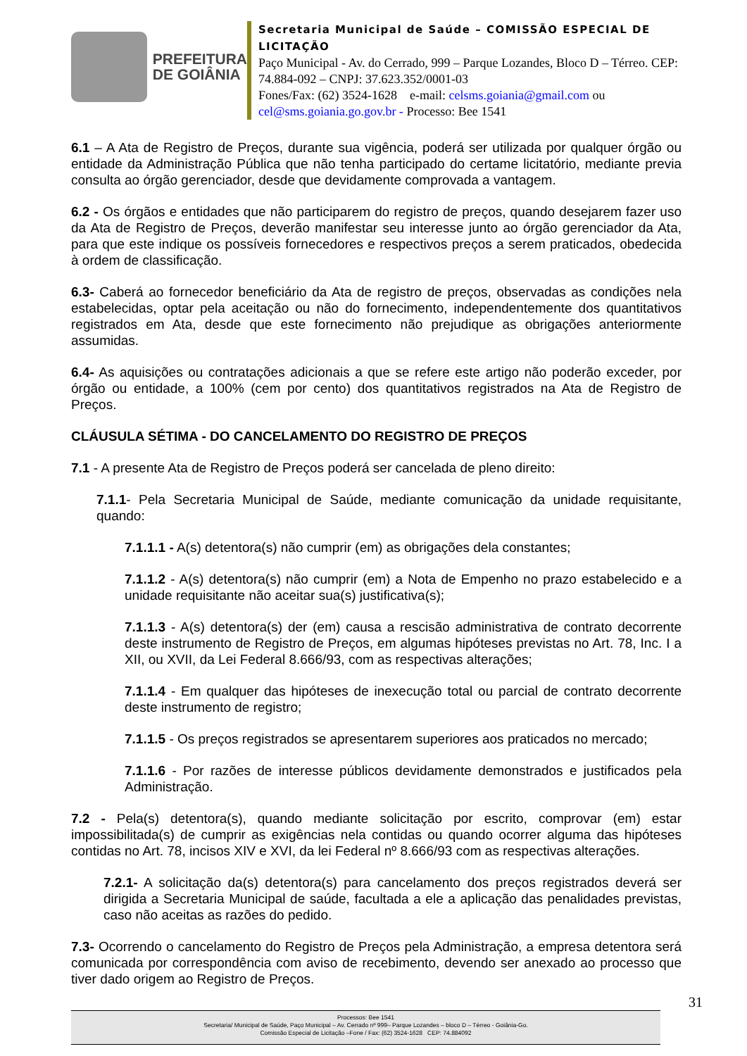PREFEITURA
DE GOIÂNIA
Secretaria Municipal de Saúde – COMISSÃO ESPECIAL DE LICITAÇÃO
Paço Municipal - Av. do Cerrado, 999 – Parque Lozandes, Bloco D – Térreo. CEP: 74.884-092 – CNPJ: 37.623.352/0001-03
Fones/Fax: (62) 3524-1628 e-mail: celsms.goiania@gmail.com ou cel@sms.goiania.go.gov.br - Processo: Bee 1541
6.1 – A Ata de Registro de Preços, durante sua vigência, poderá ser utilizada por qualquer órgão ou entidade da Administração Pública que não tenha participado do certame licitatório, mediante previa consulta ao órgão gerenciador, desde que devidamente comprovada a vantagem.
6.2 - Os órgãos e entidades que não participarem do registro de preços, quando desejarem fazer uso da Ata de Registro de Preços, deverão manifestar seu interesse junto ao órgão gerenciador da Ata, para que este indique os possíveis fornecedores e respectivos preços a serem praticados, obedecida à ordem de classificação.
6.3- Caberá ao fornecedor beneficiário da Ata de registro de preços, observadas as condições nela estabelecidas, optar pela aceitação ou não do fornecimento, independentemente dos quantitativos registrados em Ata, desde que este fornecimento não prejudique as obrigações anteriormente assumidas.
6.4- As aquisições ou contratações adicionais a que se refere este artigo não poderão exceder, por órgão ou entidade, a 100% (cem por cento) dos quantitativos registrados na Ata de Registro de Preços.
CLÁUSULA SÉTIMA - DO CANCELAMENTO DO REGISTRO DE PREÇOS
7.1 - A presente Ata de Registro de Preços poderá ser cancelada de pleno direito:
7.1.1- Pela Secretaria Municipal de Saúde, mediante comunicação da unidade requisitante, quando:
7.1.1.1 - A(s) detentora(s) não cumprir (em) as obrigações dela constantes;
7.1.1.2 - A(s) detentora(s) não cumprir (em) a Nota de Empenho no prazo estabelecido e a unidade requisitante não aceitar sua(s) justificativa(s);
7.1.1.3 - A(s) detentora(s) der (em) causa a rescisão administrativa de contrato decorrente deste instrumento de Registro de Preços, em algumas hipóteses previstas no Art. 78, Inc. I a XII, ou XVII, da Lei Federal 8.666/93, com as respectivas alterações;
7.1.1.4 - Em qualquer das hipóteses de inexecução total ou parcial de contrato decorrente deste instrumento de registro;
7.1.1.5 - Os preços registrados se apresentarem superiores aos praticados no mercado;
7.1.1.6 - Por razões de interesse públicos devidamente demonstrados e justificados pela Administração.
7.2 - Pela(s) detentora(s), quando mediante solicitação por escrito, comprovar (em) estar impossibilitada(s) de cumprir as exigências nela contidas ou quando ocorrer alguma das hipóteses contidas no Art. 78, incisos XIV e XVI, da lei Federal nº 8.666/93 com as respectivas alterações.
7.2.1- A solicitação da(s) detentora(s) para cancelamento dos preços registrados deverá ser dirigida a Secretaria Municipal de saúde, facultada a ele a aplicação das penalidades previstas, caso não aceitas as razões do pedido.
7.3- Ocorrendo o cancelamento do Registro de Preços pela Administração, a empresa detentora será comunicada por correspondência com aviso de recebimento, devendo ser anexado ao processo que tiver dado origem ao Registro de Preços.
31
Processos: Bee 1541
Secretaria/ Municipal de Saúde, Paço Municipal – Av. Cerrado nº 999– Parque Lozandes – bloco D – Térreo - Goiânia-Go.
Comissão Especial de Licitação –Fone / Fax: (62) 3524-1628 CEP: 74.884092